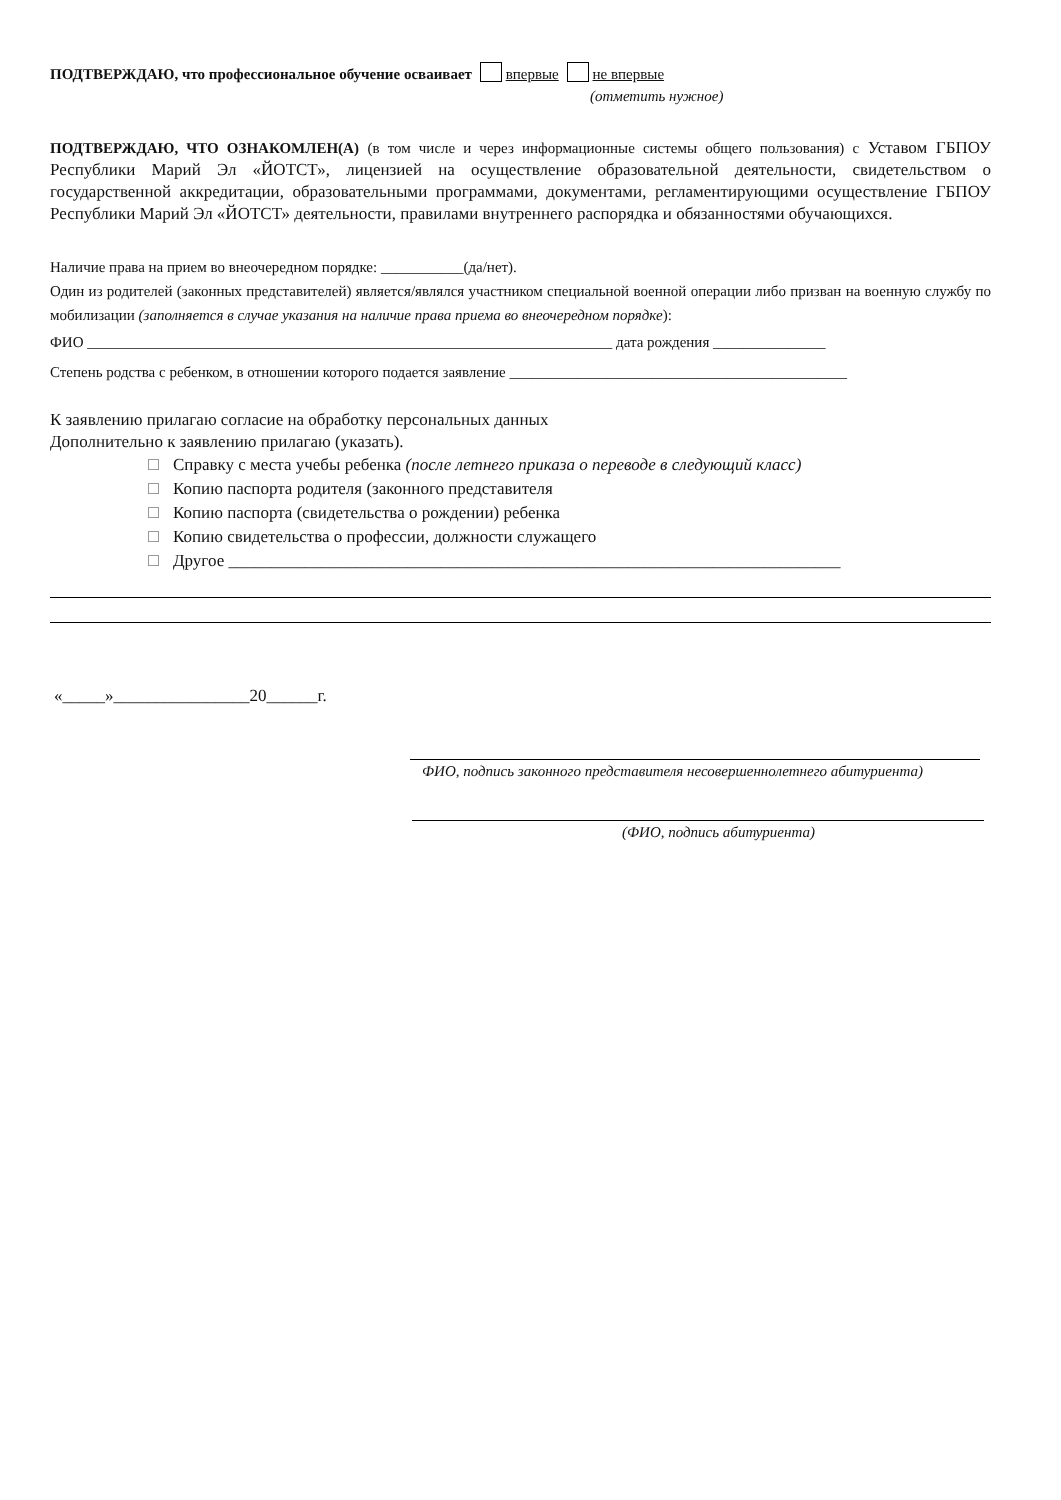ПОДТВЕРЖДАЮ, что профессиональное обучение осваивает впервые не впервые
(отметить нужное)
ПОДТВЕРЖДАЮ, ЧТО ОЗНАКОМЛЕН(А) (в том числе и через информационные системы общего пользования) с Уставом ГБПОУ Республики Марий Эл «ЙОТСТ», лицензией на осуществление образовательной деятельности, свидетельством о государственной аккредитации, образовательными программами, документами, регламентирующими осуществление ГБПОУ Республики Марий Эл «ЙОТСТ» деятельности, правилами внутреннего распорядка и обязанностями обучающихся.
Наличие права на прием во внеочередном порядке: ___________(да/нет).
Один из родителей (законных представителей) является/являлся участником специальной военной операции либо призван на военную службу по мобилизации (заполняется в случае указания на наличие права приема во внеочередном порядке):
ФИО ______________________________________________________________________ дата рождения _______________
Степень родства с ребенком, в отношении которого подается заявление _____________________________________________
К заявлению прилагаю согласие на обработку персональных данных
Дополнительно к заявлению прилагаю (указать).
Справку с места учебы ребенка (после летнего приказа о переводе в следующий класс)
Копию паспорта родителя (законного представителя
Копию паспорта (свидетельства о рождении) ребенка
Копию свидетельства о профессии, должности служащего
Другое ________________________________________________________________________
«_____»________________20______г.
ФИО, подпись законного представителя несовершеннолетнего абитуриента)
(ФИО, подпись абитуриента)